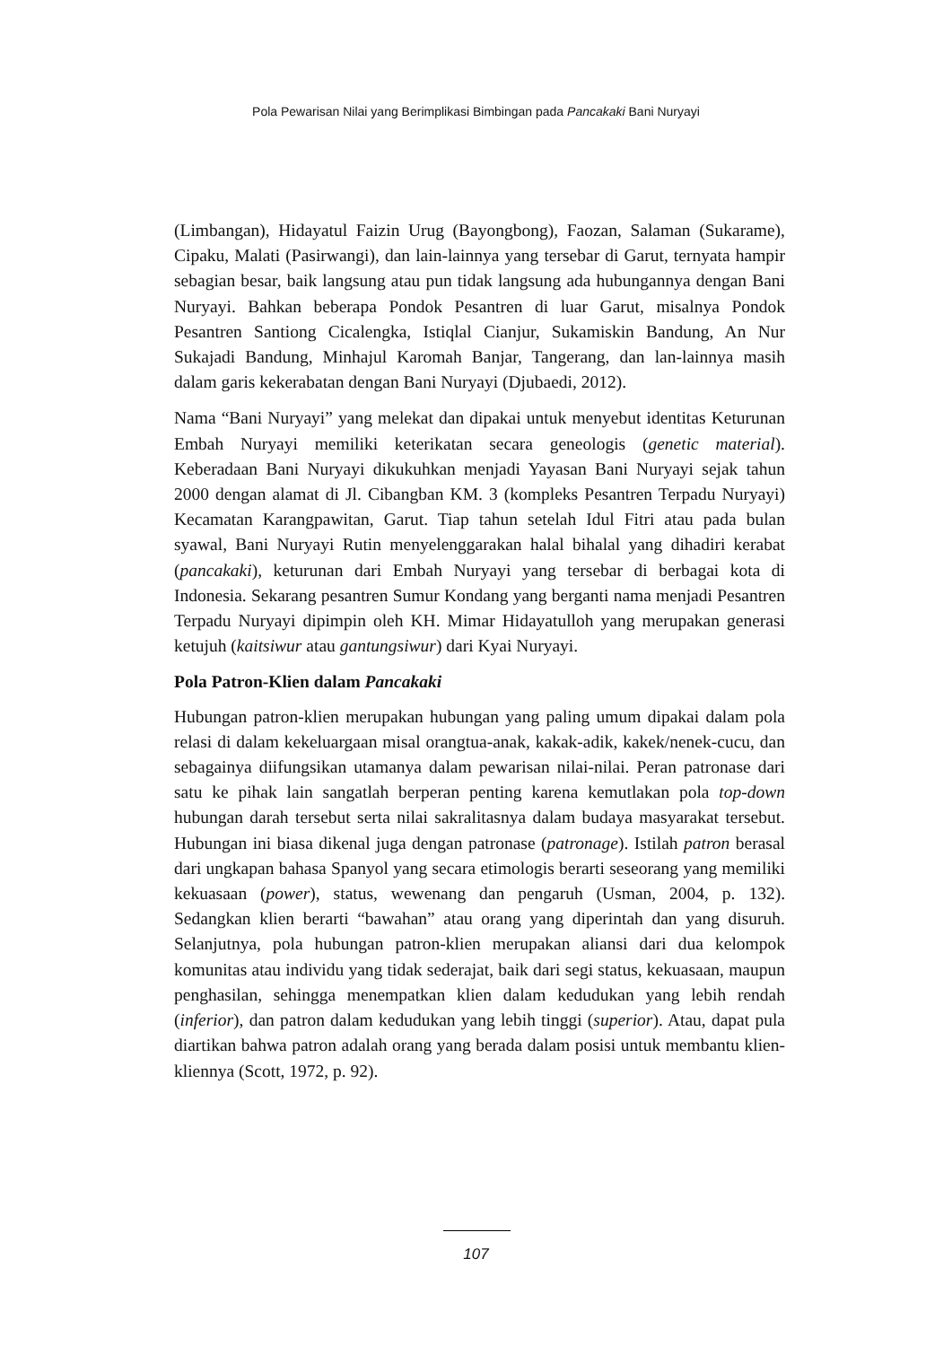Pola Pewarisan Nilai yang Berimplikasi Bimbingan pada Pancakaki Bani Nuryayi
(Limbangan), Hidayatul Faizin Urug (Bayongbong), Faozan, Salaman (Sukarame), Cipaku, Malati (Pasirwangi), dan lain-lainnya yang tersebar di Garut, ternyata hampir sebagian besar, baik langsung atau pun tidak langsung ada hubungannya dengan Bani Nuryayi. Bahkan beberapa Pondok Pesantren di luar Garut, misalnya Pondok Pesantren Santiong Cicalengka, Istiqlal Cianjur, Sukamiskin Bandung, An Nur Sukajadi Bandung, Minhajul Karomah Banjar, Tangerang, dan lan-lainnya masih dalam garis kekerabatan dengan Bani Nuryayi (Djubaedi, 2012).
Nama “Bani Nuryayi” yang melekat dan dipakai untuk menyebut identitas Keturunan Embah Nuryayi memiliki keterikatan secara geneologis (genetic material). Keberadaan Bani Nuryayi dikukuhkan menjadi Yayasan Bani Nuryayi sejak tahun 2000 dengan alamat di Jl. Cibangban KM. 3 (kompleks Pesantren Terpadu Nuryayi) Kecamatan Karangpawitan, Garut. Tiap tahun setelah Idul Fitri atau pada bulan syawal, Bani Nuryayi Rutin menyelenggarakan halal bihalal yang dihadiri kerabat (pancakaki), keturunan dari Embah Nuryayi yang tersebar di berbagai kota di Indonesia. Sekarang pesantren Sumur Kondang yang berganti nama menjadi Pesantren Terpadu Nuryayi dipimpin oleh KH. Mimar Hidayatulloh yang merupakan generasi ketujuh (kaitsiwur atau gantungsiwur) dari Kyai Nuryayi.
Pola Patron-Klien dalam Pancakaki
Hubungan patron-klien merupakan hubungan yang paling umum dipakai dalam pola relasi di dalam kekeluargaan misal orangtua-anak, kakak-adik, kakek/nenek-cucu, dan sebagainya diifungsikan utamanya dalam pewarisan nilai-nilai. Peran patronase dari satu ke pihak lain sangatlah berperan penting karena kemutlakan pola top-down hubungan darah tersebut serta nilai sakralitasnya dalam budaya masyarakat tersebut. Hubungan ini biasa dikenal juga dengan patronase (patronage). Istilah patron berasal dari ungkapan bahasa Spanyol yang secara etimologis berarti seseorang yang memiliki kekuasaan (power), status, wewenang dan pengaruh (Usman, 2004, p. 132). Sedangkan klien berarti “bawahan” atau orang yang diperintah dan yang disuruh. Selanjutnya, pola hubungan patron-klien merupakan aliansi dari dua kelompok komunitas atau individu yang tidak sederajat, baik dari segi status, kekuasaan, maupun penghasilan, sehingga menempatkan klien dalam kedudukan yang lebih rendah (inferior), dan patron dalam kedudukan yang lebih tinggi (superior). Atau, dapat pula diartikan bahwa patron adalah orang yang berada dalam posisi untuk membantu klien-kliennya (Scott, 1972, p. 92).
107